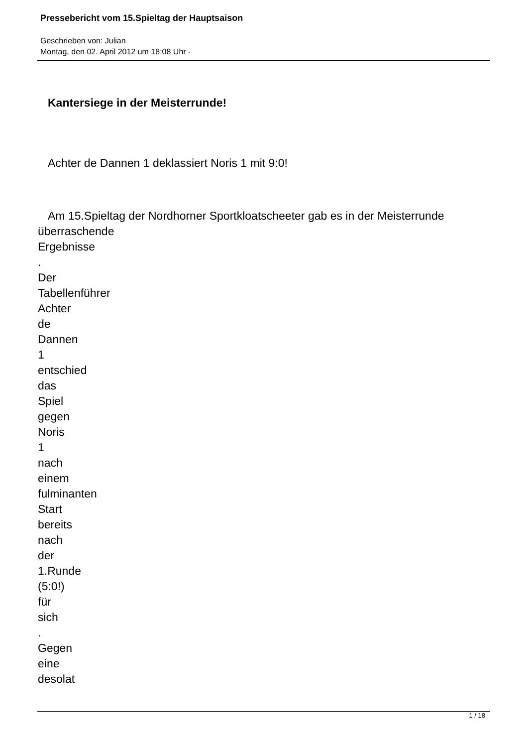Pressebericht vom 15.Spieltag der Hauptsaison
Geschrieben von: Julian
Montag, den 02. April 2012 um 18:08 Uhr -
Kantersiege in der Meisterrunde!
Achter de Dannen 1 deklassiert Noris 1 mit 9:0!
Am 15.Spieltag der Nordhorner Sportkloatscheeter gab es in der Meisterrunde
überraschende
Ergebnisse
.
Der
Tabellenführer
Achter
de
Dannen
1
entschied
das
Spiel
gegen
Noris
1
nach
einem
fulminanten
Start
bereits
nach
der
1.Runde
(5:0!)
für
sich
.
Gegen
eine
desolat
1 / 18